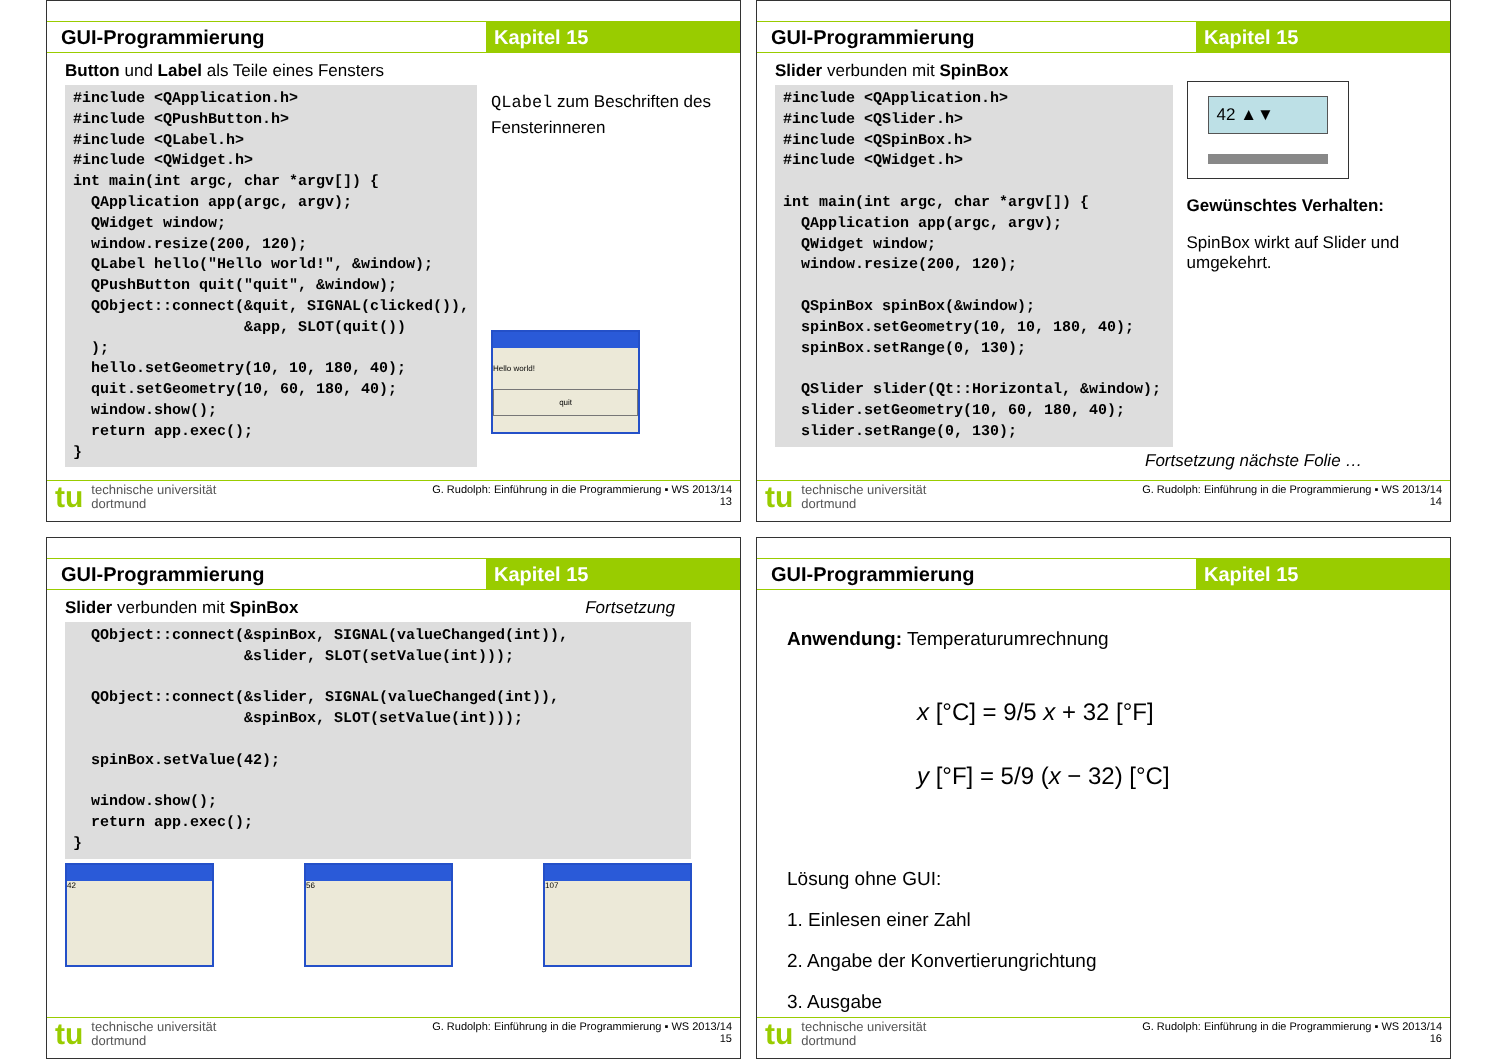GUI-Programmierung Kapitel 15
Button und Label als Teile eines Fensters
#include <QApplication.h>
#include <QPushButton.h>
#include <QLabel.h>
#include <QWidget.h>
int main(int argc, char *argv[]) {
  QApplication app(argc, argv);
  QWidget window;
  window.resize(200, 120);
  QLabel hello("Hello world!", &window);
  QPushButton quit("quit", &window);
  QObject::connect(&quit, SIGNAL(clicked()),
                   &app, SLOT(quit())
  );
  hello.setGeometry(10, 10, 180, 40);
  quit.setGeometry(10, 60, 180, 40);
  window.show();
  return app.exec();
}
QLabel zum Beschriften des Fensterinneren
Hello world!
quit
tu technische universität
dortmund
G. Rudolph: Einführung in die Programmierung ▪ WS 2013/14
13
GUI-Programmierung Kapitel 15
Slider verbunden mit SpinBox
#include <QApplication.h>
#include <QSlider.h>
#include <QSpinBox.h>
#include <QWidget.h>

int main(int argc, char *argv[]) {
  QApplication app(argc, argv);
  QWidget window;
  window.resize(200, 120);

  QSpinBox spinBox(&window);
  spinBox.setGeometry(10, 10, 180, 40);
  spinBox.setRange(0, 130);

  QSlider slider(Qt::Horizontal, &window);
  slider.setGeometry(10, 60, 180, 40);
  slider.setRange(0, 130);
42 ▲▼
Gewünschtes Verhalten:
SpinBox wirkt auf Slider und umgekehrt.
Fortsetzung nächste Folie …
tu technische universität
dortmund
G. Rudolph: Einführung in die Programmierung ▪ WS 2013/14
14
GUI-Programmierung Kapitel 15
Slider verbunden mit SpinBox Fortsetzung
  QObject::connect(&spinBox, SIGNAL(valueChanged(int)),
                   &slider, SLOT(setValue(int)));

  QObject::connect(&slider, SIGNAL(valueChanged(int)),
                   &spinBox, SLOT(setValue(int)));

  spinBox.setValue(42);

  window.show();
  return app.exec();
}
42 56 107
tu technische universität
dortmund
G. Rudolph: Einführung in die Programmierung ▪ WS 2013/14
15
GUI-Programmierung Kapitel 15
Anwendung: Temperaturumrechnung
x [°C] = 9/5 x + 32 [°F]
y [°F] = 5/9 (x − 32) [°C]
Lösung ohne GUI:
1. Einlesen einer Zahl
2. Angabe der Konvertierungrichtung
3. Ausgabe
tu technische universität
dortmund
G. Rudolph: Einführung in die Programmierung ▪ WS 2013/14
16